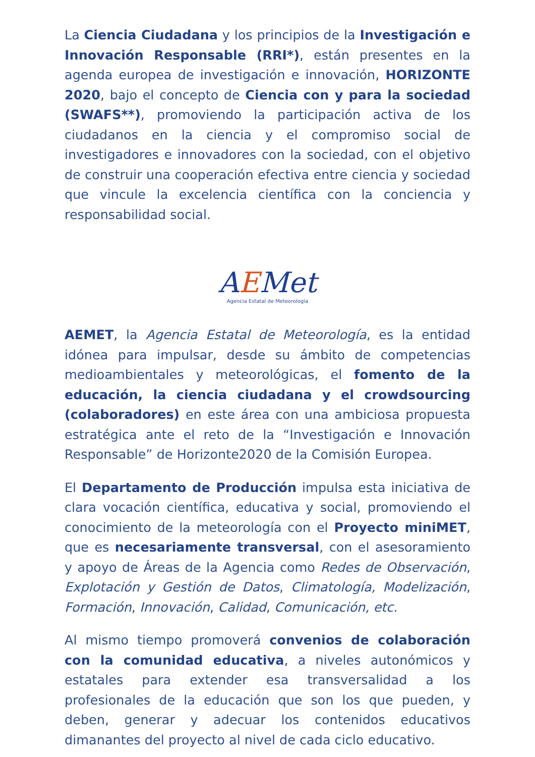La Ciencia Ciudadana y los principios de la Investigación e Innovación Responsable (RRI*), están presentes en la agenda europea de investigación e innovación, HORIZONTE 2020, bajo el concepto de Ciencia con y para la sociedad (SWAFS**), promoviendo la participación activa de los ciudadanos en la ciencia y el compromiso social de investigadores e innovadores con la sociedad, con el objetivo de construir una cooperación efectiva entre ciencia y sociedad que vincule la excelencia científica con la conciencia y responsabilidad social.
AEMet
Agencia Estatal de Meteorología
AEMET, la Agencia Estatal de Meteorología, es la entidad idónea para impulsar, desde su ámbito de competencias medioambientales y meteorológicas, el fomento de la educación, la ciencia ciudadana y el crowdsourcing (colaboradores) en este área con una ambiciosa propuesta estratégica ante el reto de la “Investigación e Innovación Responsable” de Horizonte2020 de la Comisión Europea.
El Departamento de Producción impulsa esta iniciativa de clara vocación científica, educativa y social, promoviendo el conocimiento de la meteorología con el Proyecto miniMET, que es necesariamente transversal, con el asesoramiento y apoyo de Áreas de la Agencia como Redes de Observación, Explotación y Gestión de Datos, Climatología, Modelización, Formación, Innovación, Calidad, Comunicación, etc.
Al mismo tiempo promoverá convenios de colaboración con la comunidad educativa, a niveles autonómicos y estatales para extender esa transversalidad a los profesionales de la educación que son los que pueden, y deben, generar y adecuar los contenidos educativos dimanantes del proyecto al nivel de cada ciclo educativo.